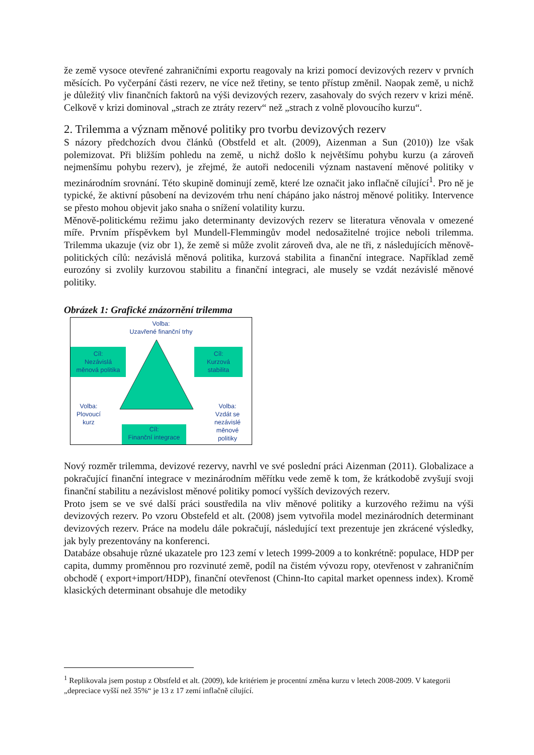že země vysoce otevřené zahraničními exportu reagovaly na krizi pomocí devizových rezerv v prvních měsících. Po vyčerpání části rezerv, ne více než třetiny, se tento přístup změnil. Naopak země, u nichž je důležitý vliv finančních faktorů na výši devizových rezerv, zasahovaly do svých rezerv v krizi méně. Celkově v krizi dominoval „strach ze ztráty rezerv“ než „strach z volně plovoucího kurzu“.
2. Trilemma a význam měnové politiky pro tvorbu devizových rezerv
S názory předchozích dvou článků (Obstfeld et alt. (2009), Aizenman a Sun (2010)) lze však polemizovat. Při bližším pohledu na země, u nichž došlo k největšímu pohybu kurzu (a zároveň nejmenšímu pohybu rezerv), je zřejmé, že autoři nedocenili význam nastavení měnové politiky v mezinárodním srovnání. Této skupině dominují země, které lze označit jako inflačně cílující<sup>1</sup>. Pro ně je typické, že aktivní působení na devizovém trhu není chápáno jako nástroj měnové politiky. Intervence se přesto mohou objevit jako snaha o snížení volatility kurzu.
Měnově-politickému režimu jako determinanty devizových rezerv se literatura věnovala v omezené míře. Prvním příspěvkem byl Mundell-Flemmingův model nedosažitelné trojice neboli trilemma. Trilemma ukazuje (viz obr 1), že země si může zvolit zároveň dva, ale ne tři, z následujících měnově-politických cílů: nezávislá měnová politika, kurzová stabilita a finanční integrace. Například země eurozóny si zvolily kurzovou stabilitu a finanční integraci, ale musely se vzdát nezávislé měnové politiky.
Obrázek 1: Grafické znázornění trilemma
Volba:
Uzavřené finanční trhy
Cíl:
Nezávislá
měnová politika
Cíl:
Kurzová
stabilita
Volba:
Plovoucí
kurz
Cíl:
Finanční integrace
Volba:
Vzdát se
nezávislé
měnové
politiky
Nový rozměr trilemma, devizové rezervy, navrhl ve své poslední práci Aizenman (2011). Globalizace a pokračující finanční integrace v mezinárodním měřítku vede země k tom, že krátkodobě zvyšují svoji finanční stabilitu a nezávislost měnové politiky pomocí vyšších devizových rezerv.
Proto jsem se ve své další práci soustředila na vliv měnové politiky a kurzového režimu na výši devizových rezerv. Po vzoru Obstefeld et alt. (2008) jsem vytvořila model mezinárodních determinant devizových rezerv. Práce na modelu dále pokračují, následující text prezentuje jen zkrácené výsledky, jak byly prezentovány na konferenci.
Databáze obsahuje různé ukazatele pro 123 zemí v letech 1999-2009 a to konkrétně: populace, HDP per capita, dummy proměnnou pro rozvinuté země, podíl na čistém vývozu ropy, otevřenost v zahraničním obchodě ( export+import/HDP), finanční otevřenost (Chinn-Ito capital market openness index). Kromě klasických determinant obsahuje dle metodiky
<sup>1</sup> Replikovala jsem postup z Obstfeld et alt. (2009), kde kritériem je procentní změna kurzu v letech 2008-2009. V kategorii „depreciace vyšší než 35%“ je 13 z 17 zemí inflačně cílující.